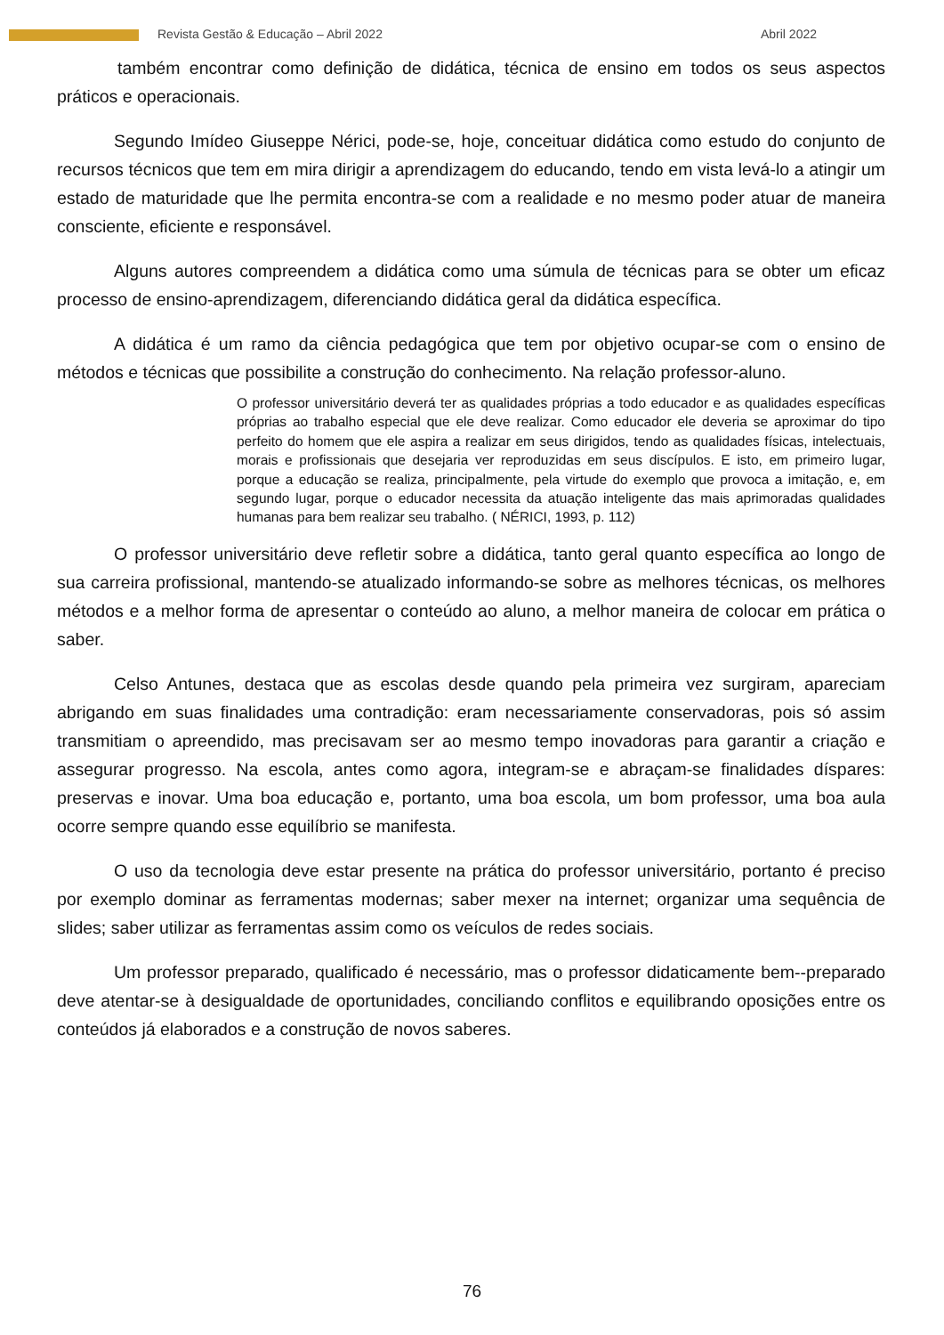Revista Gestão & Educação – Abril 2022 Abril 2022
também encontrar como definição de didática, técnica de ensino em todos os seus aspectos práticos e operacionais.
Segundo Imídeo Giuseppe Nérici, pode-se, hoje, conceituar didática como estudo do conjunto de recursos técnicos que tem em mira dirigir a aprendizagem do educando, tendo em vista levá-lo a atingir um estado de maturidade que lhe permita encontra-se com a realidade e no mesmo poder atuar de maneira consciente, eficiente e responsável.
Alguns autores compreendem a didática como uma súmula de técnicas para se obter um eficaz processo de ensino-aprendizagem, diferenciando didática geral da didática específica.
A didática é um ramo da ciência pedagógica que tem por objetivo ocupar-se com o ensino de métodos e técnicas que possibilite a construção do conhecimento. Na relação professor-aluno.
O professor universitário deverá ter as qualidades próprias a todo educador e as qualidades específicas próprias ao trabalho especial que ele deve realizar. Como educador ele deveria se aproximar do tipo perfeito do homem que ele aspira a realizar em seus dirigidos, tendo as qualidades físicas, intelectuais, morais e profissionais que desejaria ver reproduzidas em seus discípulos. E isto, em primeiro lugar, porque a educação se realiza, principalmente, pela virtude do exemplo que provoca a imitação, e, em segundo lugar, porque o educador necessita da atuação inteligente das mais aprimoradas qualidades humanas para bem realizar seu trabalho. ( NÉRICI, 1993, p. 112)
O professor universitário deve refletir sobre a didática, tanto geral quanto específica ao longo de sua carreira profissional, mantendo-se atualizado informando-se sobre as melhores técnicas, os melhores métodos e a melhor forma de apresentar o conteúdo ao aluno, a melhor maneira de colocar em prática o saber.
Celso Antunes, destaca que as escolas desde quando pela primeira vez surgiram, apareciam abrigando em suas finalidades uma contradição: eram necessariamente conservadoras, pois só assim transmitiam o apreendido, mas precisavam ser ao mesmo tempo inovadoras para garantir a criação e assegurar progresso. Na escola, antes como agora, integram-se e abraçam-se finalidades díspares: preservas e inovar. Uma boa educação e, portanto, uma boa escola, um bom professor, uma boa aula ocorre sempre quando esse equilíbrio se manifesta.
O uso da tecnologia deve estar presente na prática do professor universitário, portanto é preciso por exemplo dominar as ferramentas modernas; saber mexer na internet; organizar uma sequência de slides; saber utilizar as ferramentas assim como os veículos de redes sociais.
Um professor preparado, qualificado é necessário, mas o professor didaticamente bem--preparado deve atentar-se à desigualdade de oportunidades, conciliando conflitos e equilibrando oposições entre os conteúdos já elaborados e a construção de novos saberes.
76